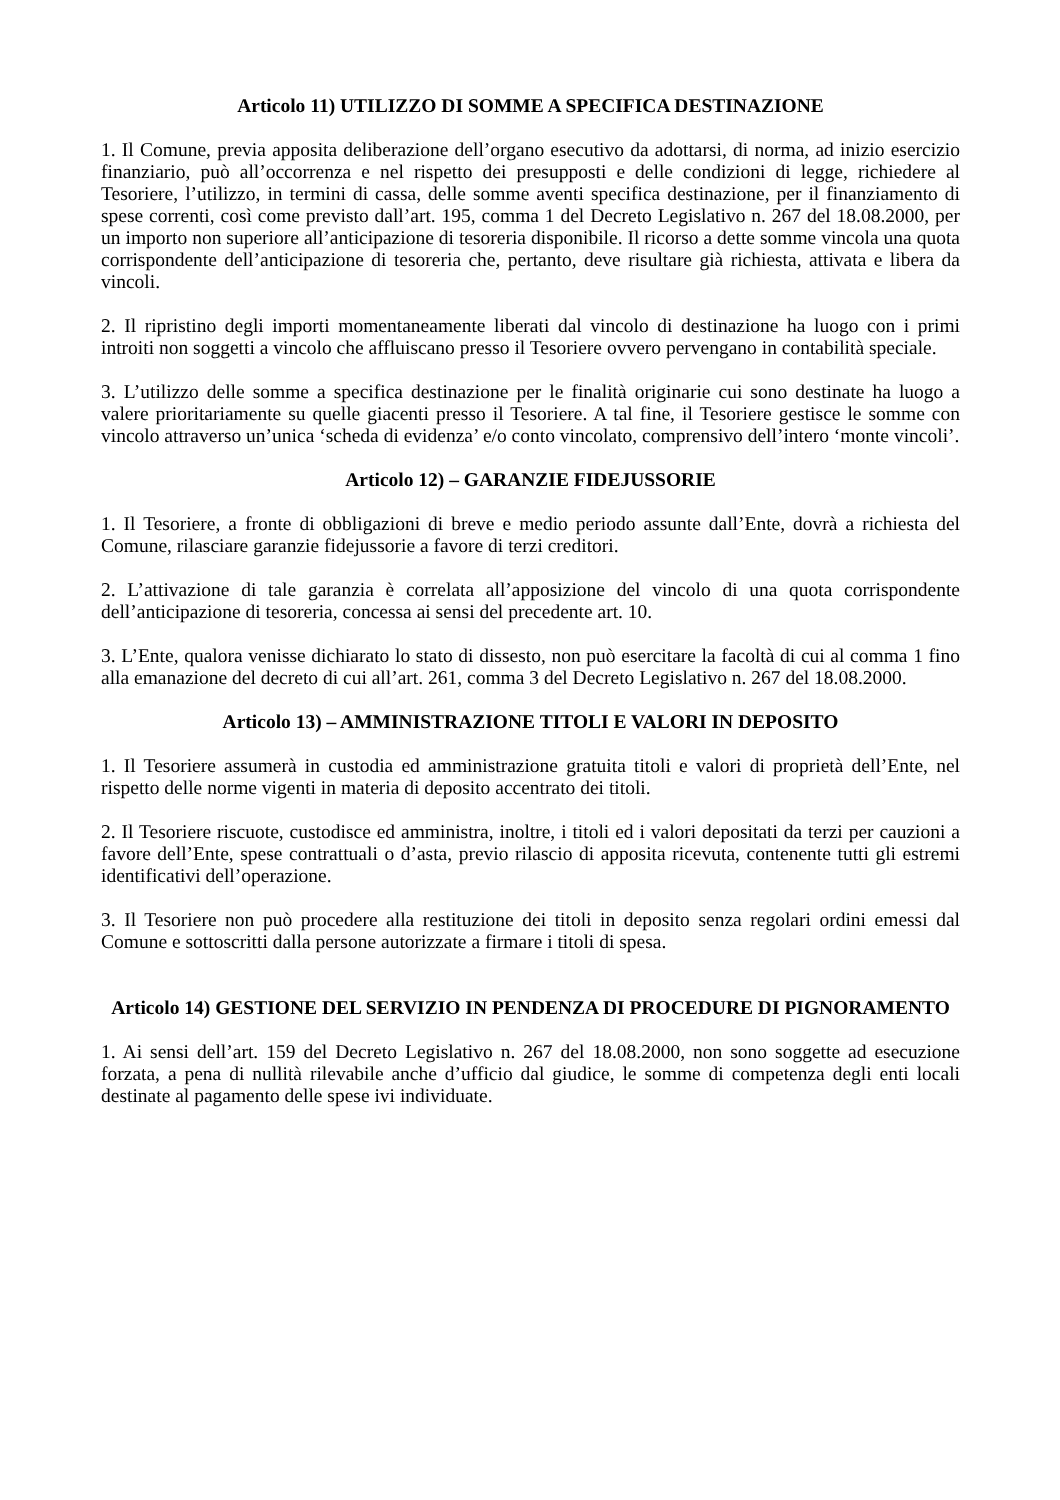Articolo 11) UTILIZZO DI SOMME A SPECIFICA DESTINAZIONE
1. Il Comune, previa apposita deliberazione dell’organo esecutivo da adottarsi, di norma, ad inizio esercizio finanziario, può all’occorrenza e nel rispetto dei presupposti e delle condizioni di legge, richiedere al Tesoriere, l’utilizzo, in termini di cassa, delle somme aventi specifica destinazione, per il finanziamento di spese correnti, così come previsto dall’art. 195, comma 1 del Decreto Legislativo n. 267 del 18.08.2000, per un importo non superiore all’anticipazione di tesoreria disponibile. Il ricorso a dette somme vincola una quota corrispondente dell’anticipazione di tesoreria che, pertanto, deve risultare già richiesta, attivata e libera da vincoli.
2. Il ripristino degli importi momentaneamente liberati dal vincolo di destinazione ha luogo con i primi introiti non soggetti a vincolo che affluiscano presso il Tesoriere ovvero pervengano in contabilità speciale.
3. L’utilizzo delle somme a specifica destinazione per le finalità originarie cui sono destinate ha luogo a valere prioritariamente su quelle giacenti presso il Tesoriere. A tal fine, il Tesoriere gestisce le somme con vincolo attraverso un’unica ‘scheda di evidenza’ e/o conto vincolato, comprensivo dell’intero ‘monte vincoli’.
Articolo 12) – GARANZIE FIDEJUSSORIE
1. Il Tesoriere, a fronte di obbligazioni di breve e medio periodo assunte dall’Ente, dovrà a richiesta del Comune, rilasciare garanzie fidejussorie a favore di terzi creditori.
2. L’attivazione di tale garanzia è correlata all’apposizione del vincolo di una quota corrispondente dell’anticipazione di tesoreria, concessa ai sensi del precedente art. 10.
3. L’Ente, qualora venisse dichiarato lo stato di dissesto, non può esercitare la facoltà di cui al comma 1 fino alla emanazione del decreto di cui all’art. 261, comma 3 del Decreto Legislativo n. 267 del 18.08.2000.
Articolo 13) – AMMINISTRAZIONE TITOLI E VALORI IN DEPOSITO
1. Il Tesoriere assumerà in custodia ed amministrazione gratuita titoli e valori di proprietà dell’Ente, nel rispetto delle norme vigenti in materia di deposito accentrato dei titoli.
2. Il Tesoriere riscuote, custodisce ed amministra, inoltre, i titoli ed i valori depositati da terzi per cauzioni a favore dell’Ente, spese contrattuali o d’asta, previo rilascio di apposita ricevuta, contenente tutti gli estremi identificativi dell’operazione.
3. Il Tesoriere non può procedere alla restituzione dei titoli in deposito senza regolari ordini emessi dal Comune e sottoscritti dalla persone autorizzate a firmare i titoli di spesa.
Articolo 14) GESTIONE DEL SERVIZIO IN PENDENZA DI PROCEDURE DI PIGNORAMENTO
1. Ai sensi dell’art. 159 del Decreto Legislativo n. 267 del 18.08.2000, non sono soggette ad esecuzione forzata, a pena di nullità rilevabile anche d’ufficio dal giudice, le somme di competenza degli enti locali destinate al pagamento delle spese ivi individuate.